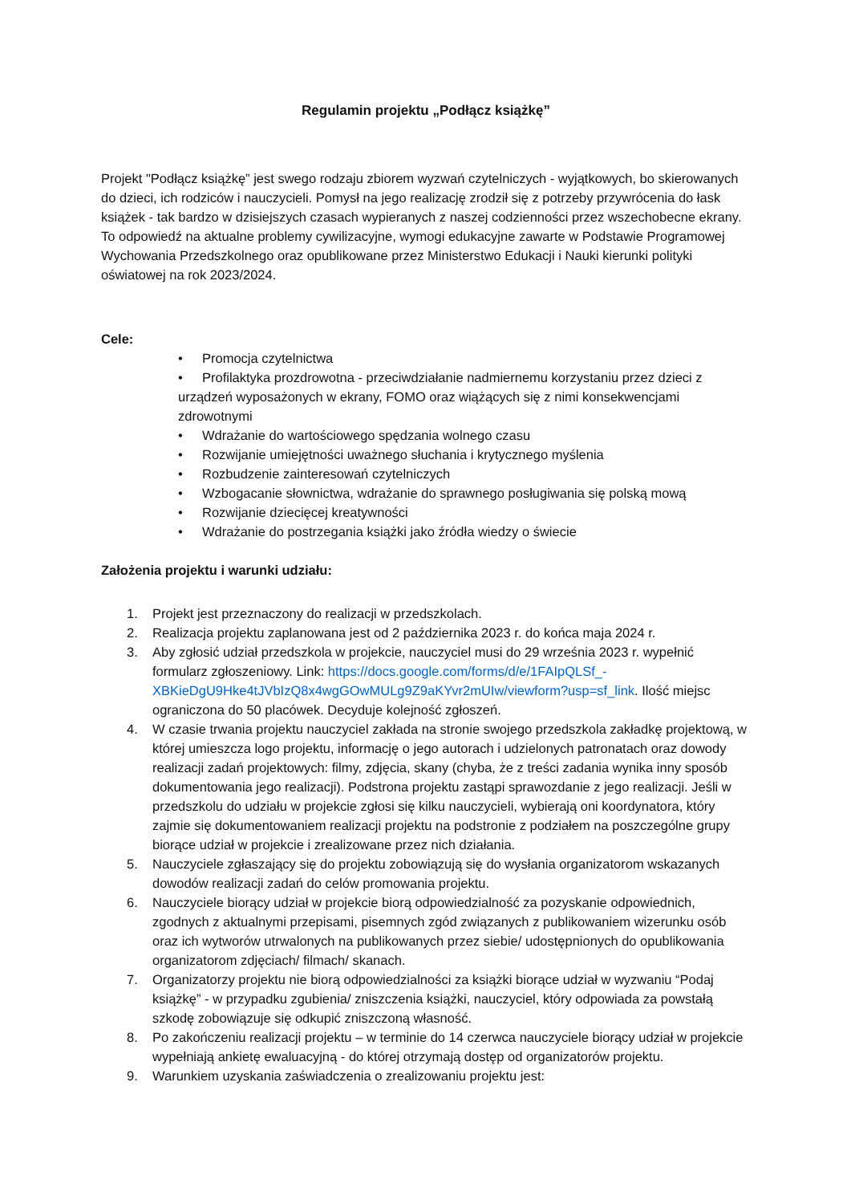Regulamin projektu „Podłącz książkę”
Projekt "Podłącz książkę” jest swego rodzaju zbiorem wyzwań czytelniczych - wyjątkowych, bo skierowanych do dzieci, ich rodziców i nauczycieli. Pomysł na jego realizację zrodził się z potrzeby przywrócenia do łask książek - tak bardzo w dzisiejszych czasach wypieranych z naszej codzienności przez wszechobecne ekrany. To odpowiedź na aktualne problemy cywilizacyjne, wymogi edukacyjne zawarte w Podstawie Programowej Wychowania Przedszkolnego oraz opublikowane przez Ministerstwo Edukacji i Nauki kierunki polityki oświatowej na rok 2023/2024.
Cele:
• Promocja czytelnictwa
• Profilaktyka prozdrowotna - przeciwdziałanie nadmiernemu korzystaniu przez dzieci z urządzeń wyposażonych w ekrany, FOMO oraz wiążących się z nimi konsekwencjami zdrowotnymi
• Wdrażanie do wartościowego spędzania wolnego czasu
• Rozwijanie umiejętności uważnego słuchania i krytycznego myślenia
• Rozbudzenie zainteresowań czytelniczych
• Wzbogacanie słownictwa, wdrażanie do sprawnego posługiwania się polską mową
• Rozwijanie dziecięcej kreatywności
• Wdrażanie do postrzegania książki jako źródła wiedzy o świecie
Założenia projektu i warunki udziału:
1. Projekt jest przeznaczony do realizacji w przedszkolach.
2. Realizacja projektu zaplanowana jest od 2 października 2023 r. do końca maja 2024 r.
3. Aby zgłosić udział przedszkola w projekcie, nauczyciel musi do 29 września 2023 r. wypełnić formularz zgłoszeniowy. Link: https://docs.google.com/forms/d/e/1FAIpQLSf_-XBKieDgU9Hke4tJVbIzQ8x4wgGOwMULg9Z9aKYvr2mUIw/viewform?usp=sf_link. Ilość miejsc ograniczona do 50 placówek. Decyduje kolejność zgłoszeń.
4. W czasie trwania projektu nauczyciel zakłada na stronie swojego przedszkola zakładkę projektową, w której umieszcza logo projektu, informację o jego autorach i udzielonych patronatach oraz dowody realizacji zadań projektowych: filmy, zdjęcia, skany (chyba, że z treści zadania wynika inny sposób dokumentowania jego realizacji). Podstrona projektu zastąpi sprawozdanie z jego realizacji. Jeśli w przedszkolu do udziału w projekcie zgłosi się kilku nauczycieli, wybierają oni koordynatora, który zajmie się dokumentowaniem realizacji projektu na podstronie z podziałem na poszczególne grupy biorące udział w projekcie i zrealizowane przez nich działania.
5. Nauczyciele zgłaszający się do projektu zobowiązują się do wysłania organizatorom wskazanych dowodów realizacji zadań do celów promowania projektu.
6. Nauczyciele biorący udział w projekcie biorą odpowiedzialność za pozyskanie odpowiednich, zgodnych z aktualnymi przepisami, pisemnych zgód związanych z publikowaniem wizerunku osób oraz ich wytworów utrwalonych na publikowanych przez siebie/ udostępnionych do opublikowania organizatorom zdjęciach/ filmach/ skanach.
7. Organizatorzy projektu nie biorą odpowiedzialności za książki biorące udział w wyzwaniu “Podaj książkę” - w przypadku zgubienia/ zniszczenia książki, nauczyciel, który odpowiada za powstałą szkodę zobowiązuje się odkupić zniszczoną własność.
8. Po zakończeniu realizacji projektu – w terminie do 14 czerwca nauczyciele biorący udział w projekcie wypełniają ankietę ewaluacyjną - do której otrzymają dostęp od organizatorów projektu.
9. Warunkiem uzyskania zaświadczenia o zrealizowaniu projektu jest: